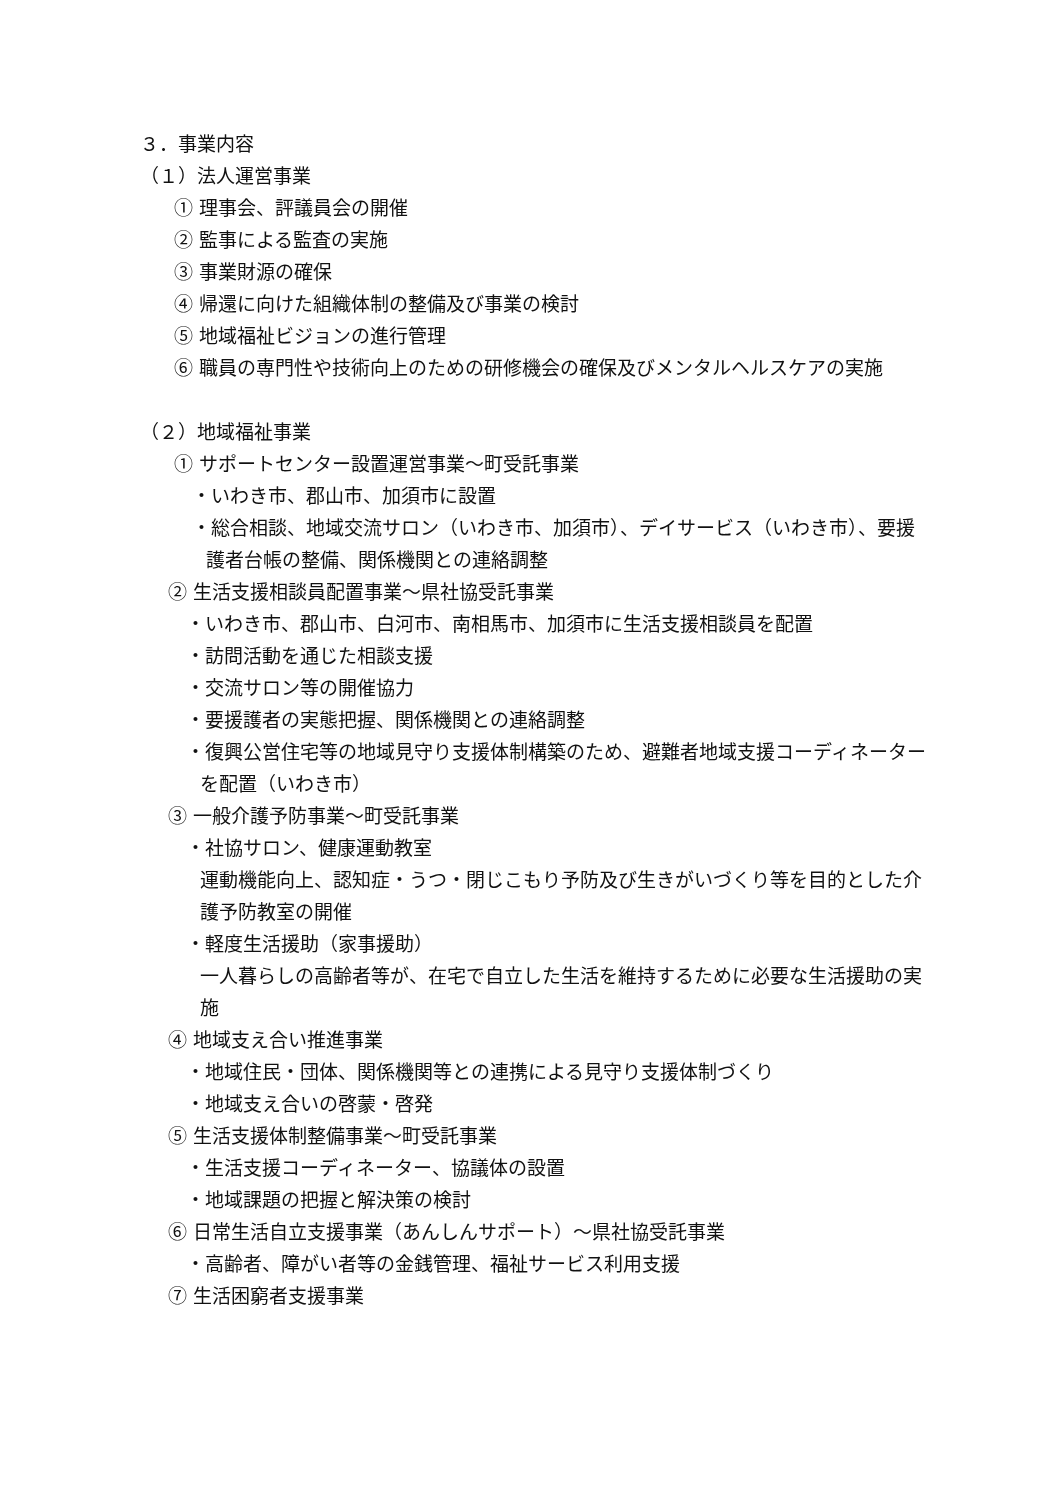３．事業内容
（１）法人運営事業
① 理事会、評議員会の開催
② 監事による監査の実施
③ 事業財源の確保
④ 帰還に向けた組織体制の整備及び事業の検討
⑤ 地域福祉ビジョンの進行管理
⑥ 職員の専門性や技術向上のための研修機会の確保及びメンタルヘルスケアの実施
（２）地域福祉事業
① サポートセンター設置運営事業～町受託事業
・いわき市、郡山市、加須市に設置
・総合相談、地域交流サロン（いわき市、加須市）、デイサービス（いわき市）、要援護者台帳の整備、関係機関との連絡調整
② 生活支援相談員配置事業～県社協受託事業
・いわき市、郡山市、白河市、南相馬市、加須市に生活支援相談員を配置
・訪問活動を通じた相談支援
・交流サロン等の開催協力
・要援護者の実態把握、関係機関との連絡調整
・復興公営住宅等の地域見守り支援体制構築のため、避難者地域支援コーディネーターを配置（いわき市）
③ 一般介護予防事業～町受託事業
・社協サロン、健康運動教室
運動機能向上、認知症・うつ・閉じこもり予防及び生きがいづくり等を目的とした介護予防教室の開催
・軽度生活援助（家事援助）
一人暮らしの高齢者等が、在宅で自立した生活を維持するために必要な生活援助の実施
④ 地域支え合い推進事業
・地域住民・団体、関係機関等との連携による見守り支援体制づくり
・地域支え合いの啓蒙・啓発
⑤ 生活支援体制整備事業～町受託事業
・生活支援コーディネーター、協議体の設置
・地域課題の把握と解決策の検討
⑥ 日常生活自立支援事業（あんしんサポート）～県社協受託事業
・高齢者、障がい者等の金銭管理、福祉サービス利用支援
⑦ 生活困窮者支援事業